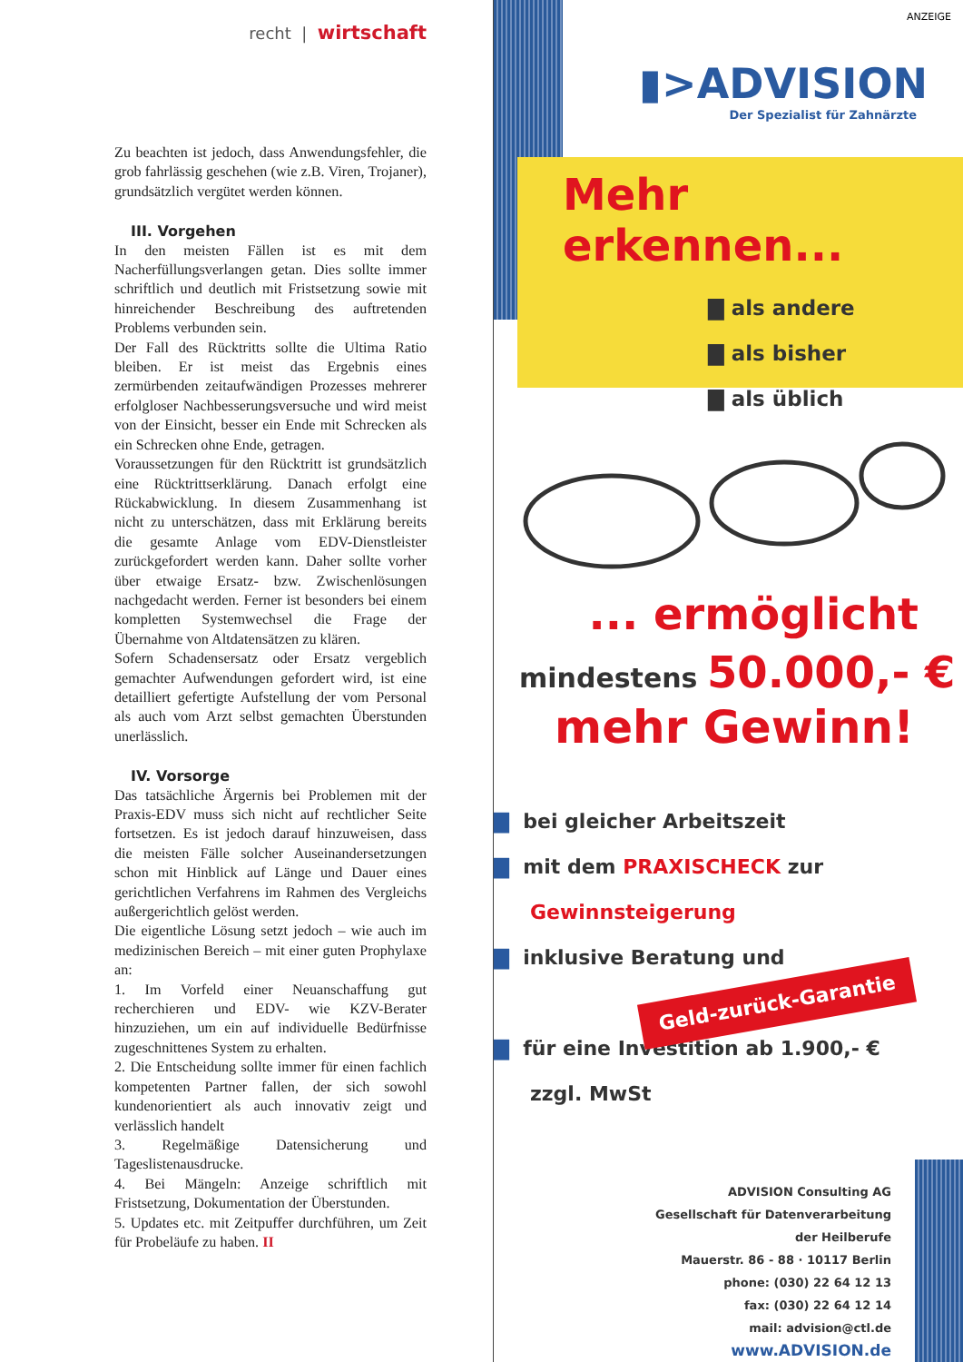recht | wirtschaft
Zu beachten ist jedoch, dass Anwendungsfehler, die grob fahrlässig geschehen (wie z.B. Viren, Trojaner), grundsätzlich vergütet werden können.
III. Vorgehen
In den meisten Fällen ist es mit dem Nacherfüllungsverlangen getan. Dies sollte immer schriftlich und deutlich mit Fristsetzung sowie mit hinreichender Beschreibung des auftretenden Problems verbunden sein.
Der Fall des Rücktritts sollte die Ultima Ratio bleiben. Er ist meist das Ergebnis eines zermürbenden zeitaufwändigen Prozesses mehrerer erfolgloser Nachbesserungsversuche und wird meist von der Einsicht, besser ein Ende mit Schrecken als ein Schrecken ohne Ende, getragen.
Voraussetzungen für den Rücktritt ist grundsätzlich eine Rücktrittserklärung. Danach erfolgt eine Rückabwicklung. In diesem Zusammenhang ist nicht zu unterschätzen, dass mit Erklärung bereits die gesamte Anlage vom EDV-Dienstleister zurückgefordert werden kann. Daher sollte vorher über etwaige Ersatz- bzw. Zwischenlösungen nachgedacht werden. Ferner ist besonders bei einem kompletten Systemwechsel die Frage der Übernahme von Altdatensätzen zu klären.
Sofern Schadensersatz oder Ersatz vergeblich gemachter Aufwendungen gefordert wird, ist eine detailliert gefertigte Aufstellung der vom Personal als auch vom Arzt selbst gemachten Überstunden unerlässlich.
IV. Vorsorge
Das tatsächliche Ärgernis bei Problemen mit der Praxis-EDV muss sich nicht auf rechtlicher Seite fortsetzen. Es ist jedoch darauf hinzuweisen, dass die meisten Fälle solcher Auseinandersetzungen schon mit Hinblick auf Länge und Dauer eines gerichtlichen Verfahrens im Rahmen des Vergleichs außergerichtlich gelöst werden.
Die eigentliche Lösung setzt jedoch – wie auch im medizinischen Bereich – mit einer guten Prophylaxe an:
1. Im Vorfeld einer Neuanschaffung gut recherchieren und EDV- wie KZV-Berater hinzuziehen, um ein auf individuelle Bedürfnisse zugeschnittenes System zu erhalten.
2. Die Entscheidung sollte immer für einen fachlich kompetenten Partner fallen, der sich sowohl kundenorientiert als auch innovativ zeigt und verlässlich handelt
3. Regelmäßige Datensicherung und Tageslistenausdrucke.
4. Bei Mängeln: Anzeige schriftlich mit Fristsetzung, Dokumentation der Überstunden.
5. Updates etc. mit Zeitpuffer durchführen, um Zeit für Probeläufe zu haben. II
ANZEIGE
▮>ADVISION
Der Spezialist für Zahnärzte
Mehr erkennen...
▇ als andere
▇ als bisher
▇ als üblich
... ermöglicht
mindestens 50.000,- €
mehr Gewinn!
▇ bei gleicher Arbeitszeit
▇ mit dem PRAXISCHECK zur
Gewinnsteigerung
▇ inklusive Beratung und
Geld-zurück-Garantie
▇ für eine Investition ab 1.900,- €
zzgl. MwSt
ADVISION Consulting AG
Gesellschaft für Datenverarbeitung
der Heilberufe
Mauerstr. 86 - 88 · 10117 Berlin
phone: (030) 22 64 12 13
fax: (030) 22 64 12 14
mail: advision@ctl.de
www.ADVISION.de